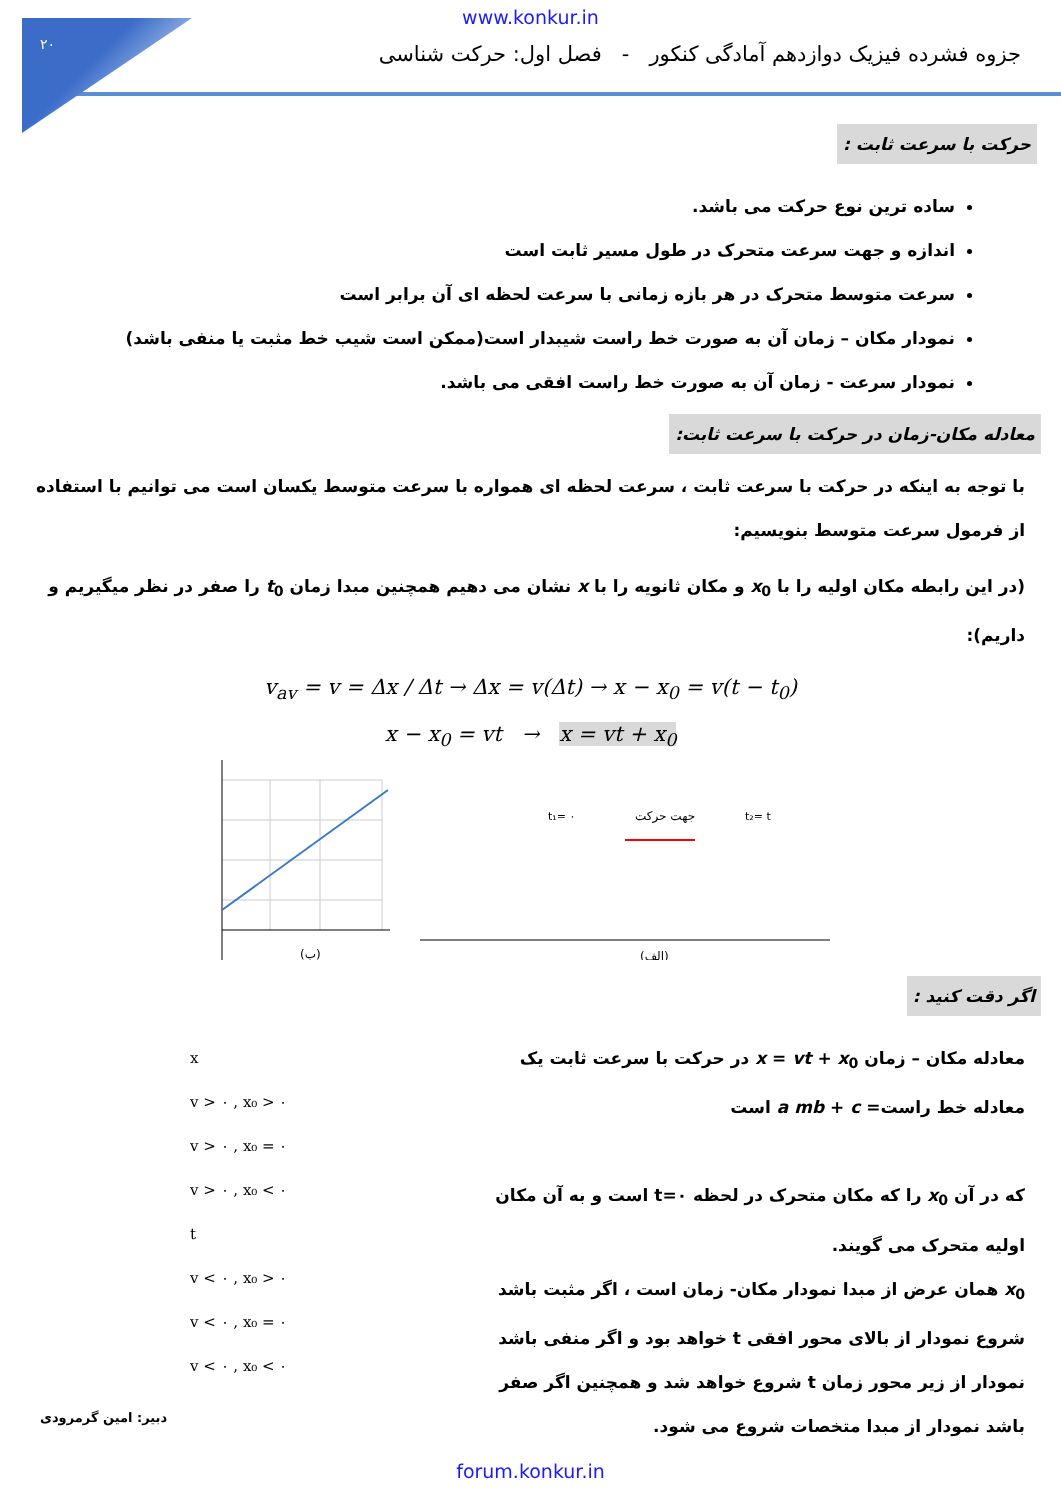۲۰
www.konkur.in
جزوه فشرده فیزیک دوازدهم آمادگی کنکور - فصل اول: حرکت شناسی
حرکت با سرعت ثابت :
ساده ترین نوع حرکت می باشد.
اندازه و جهت سرعت متحرک در طول مسیر ثابت است
سرعت متوسط متحرک در هر بازه زمانی با سرعت لحظه ای آن برابر است
نمودار مکان – زمان آن به صورت خط راست شیبدار است(ممکن است شیب خط مثبت یا منفی باشد)
نمودار سرعت - زمان آن به صورت خط راست افقی می باشد.
معادله مکان-زمان در حرکت با سرعت ثابت:
با توجه به اینکه در حرکت با سرعت ثابت ، سرعت لحظه ای همواره با سرعت متوسط یکسان است می توانیم با استفاده از فرمول سرعت متوسط بنویسیم:
(در این رابطه مکان اولیه را با x<sub>0</sub> و مکان ثانویه را با x نشان می دهیم همچنین مبدا زمان t<sub>0</sub> را صفر در نظر میگیریم و داریم):
v<sub>av</sub> = v = Δx / Δt → Δx = v(Δt) → x − x<sub>0</sub> = v(t − t<sub>0</sub>)
x − x<sub>0</sub> = vt → x = vt + x<sub>0</sub>
(ب)
جهت حرکت
(الف)
t₁= ۰
t₂= t
اگر دقت کنید :
x
v > ۰ , x₀ > ۰
v > ۰ , x₀ = ۰
v > ۰ , x₀ < ۰
t
v < ۰ , x₀ > ۰
v < ۰ , x₀ = ۰
v < ۰ , x₀ < ۰
معادله مکان – زمان x = vt + x<sub>0</sub> در حرکت با سرعت ثابت یک معادله خط راست= a mb + c است
که در آن x<sub>0</sub> را که مکان متحرک در لحظه t=۰ است و به آن مکان اولیه متحرک می گویند.
x<sub>0</sub> همان عرض از مبدا نمودار مکان- زمان است ، اگر مثبت باشد شروع نمودار از بالای محور افقی t خواهد بود و اگر منفی باشد نمودار از زیر محور زمان t شروع خواهد شد و همچنین اگر صفر باشد نمودار از مبدا متخصات شروع می شود.
دبیر: امین گرمرودی
forum.konkur.in